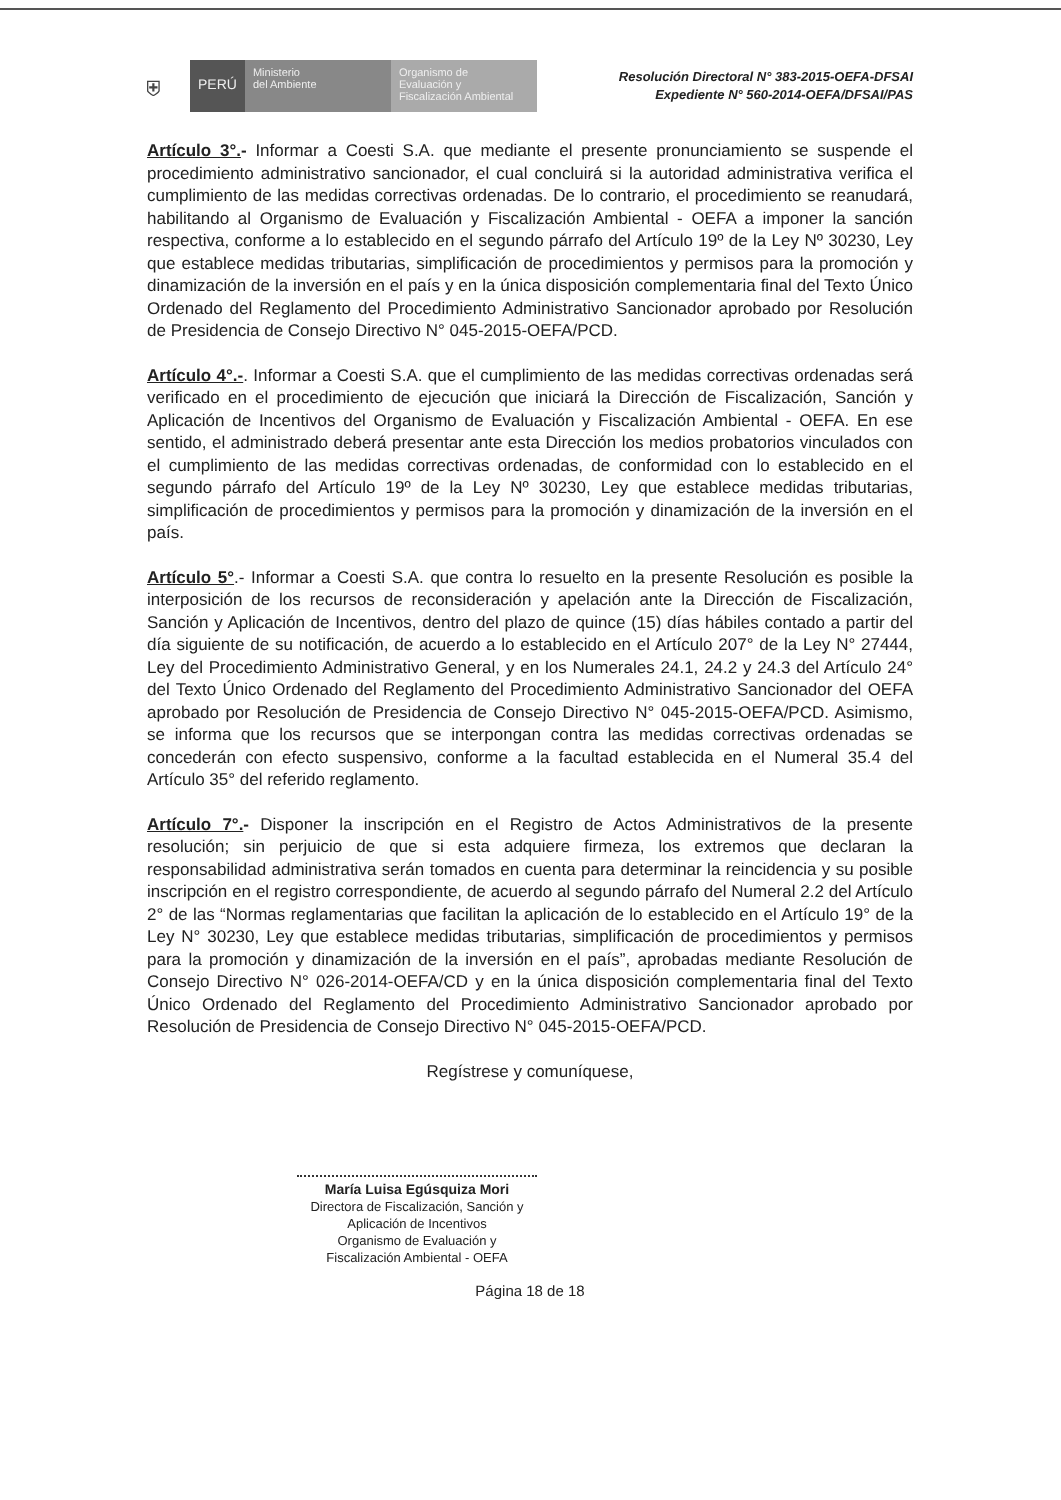⛨
PERÚ
Ministerio
del Ambiente
Organismo de
Evaluación y
Fiscalización Ambiental
Resolución Directoral N° 383-2015-OEFA-DFSAI
Expediente N° 560-2014-OEFA/DFSAI/PAS
Artículo 3°.- Informar a Coesti S.A. que mediante el presente pronunciamiento se suspende el procedimiento administrativo sancionador, el cual concluirá si la autoridad administrativa verifica el cumplimiento de las medidas correctivas ordenadas. De lo contrario, el procedimiento se reanudará, habilitando al Organismo de Evaluación y Fiscalización Ambiental - OEFA a imponer la sanción respectiva, conforme a lo establecido en el segundo párrafo del Artículo 19º de la Ley Nº 30230, Ley que establece medidas tributarias, simplificación de procedimientos y permisos para la promoción y dinamización de la inversión en el país y en la única disposición complementaria final del Texto Único Ordenado del Reglamento del Procedimiento Administrativo Sancionador aprobado por Resolución de Presidencia de Consejo Directivo N° 045-2015-OEFA/PCD.
Artículo 4°.-. Informar a Coesti S.A. que el cumplimiento de las medidas correctivas ordenadas será verificado en el procedimiento de ejecución que iniciará la Dirección de Fiscalización, Sanción y Aplicación de Incentivos del Organismo de Evaluación y Fiscalización Ambiental - OEFA. En ese sentido, el administrado deberá presentar ante esta Dirección los medios probatorios vinculados con el cumplimiento de las medidas correctivas ordenadas, de conformidad con lo establecido en el segundo párrafo del Artículo 19º de la Ley Nº 30230, Ley que establece medidas tributarias, simplificación de procedimientos y permisos para la promoción y dinamización de la inversión en el país.
Artículo 5°.- Informar a Coesti S.A. que contra lo resuelto en la presente Resolución es posible la interposición de los recursos de reconsideración y apelación ante la Dirección de Fiscalización, Sanción y Aplicación de Incentivos, dentro del plazo de quince (15) días hábiles contado a partir del día siguiente de su notificación, de acuerdo a lo establecido en el Artículo 207° de la Ley N° 27444, Ley del Procedimiento Administrativo General, y en los Numerales 24.1, 24.2 y 24.3 del Artículo 24° del Texto Único Ordenado del Reglamento del Procedimiento Administrativo Sancionador del OEFA aprobado por Resolución de Presidencia de Consejo Directivo N° 045-2015-OEFA/PCD. Asimismo, se informa que los recursos que se interpongan contra las medidas correctivas ordenadas se concederán con efecto suspensivo, conforme a la facultad establecida en el Numeral 35.4 del Artículo 35° del referido reglamento.
Artículo 7°.- Disponer la inscripción en el Registro de Actos Administrativos de la presente resolución; sin perjuicio de que si esta adquiere firmeza, los extremos que declaran la responsabilidad administrativa serán tomados en cuenta para determinar la reincidencia y su posible inscripción en el registro correspondiente, de acuerdo al segundo párrafo del Numeral 2.2 del Artículo 2° de las “Normas reglamentarias que facilitan la aplicación de lo establecido en el Artículo 19° de la Ley N° 30230, Ley que establece medidas tributarias, simplificación de procedimientos y permisos para la promoción y dinamización de la inversión en el país”, aprobadas mediante Resolución de Consejo Directivo N° 026-2014-OEFA/CD y en la única disposición complementaria final del Texto Único Ordenado del Reglamento del Procedimiento Administrativo Sancionador aprobado por Resolución de Presidencia de Consejo Directivo N° 045-2015-OEFA/PCD.
Regístrese y comuníquese,
María Luisa Egúsquiza Mori
Directora de Fiscalización, Sanción y
Aplicación de Incentivos
Organismo de Evaluación y
Fiscalización Ambiental - OEFA
Página 18 de 18